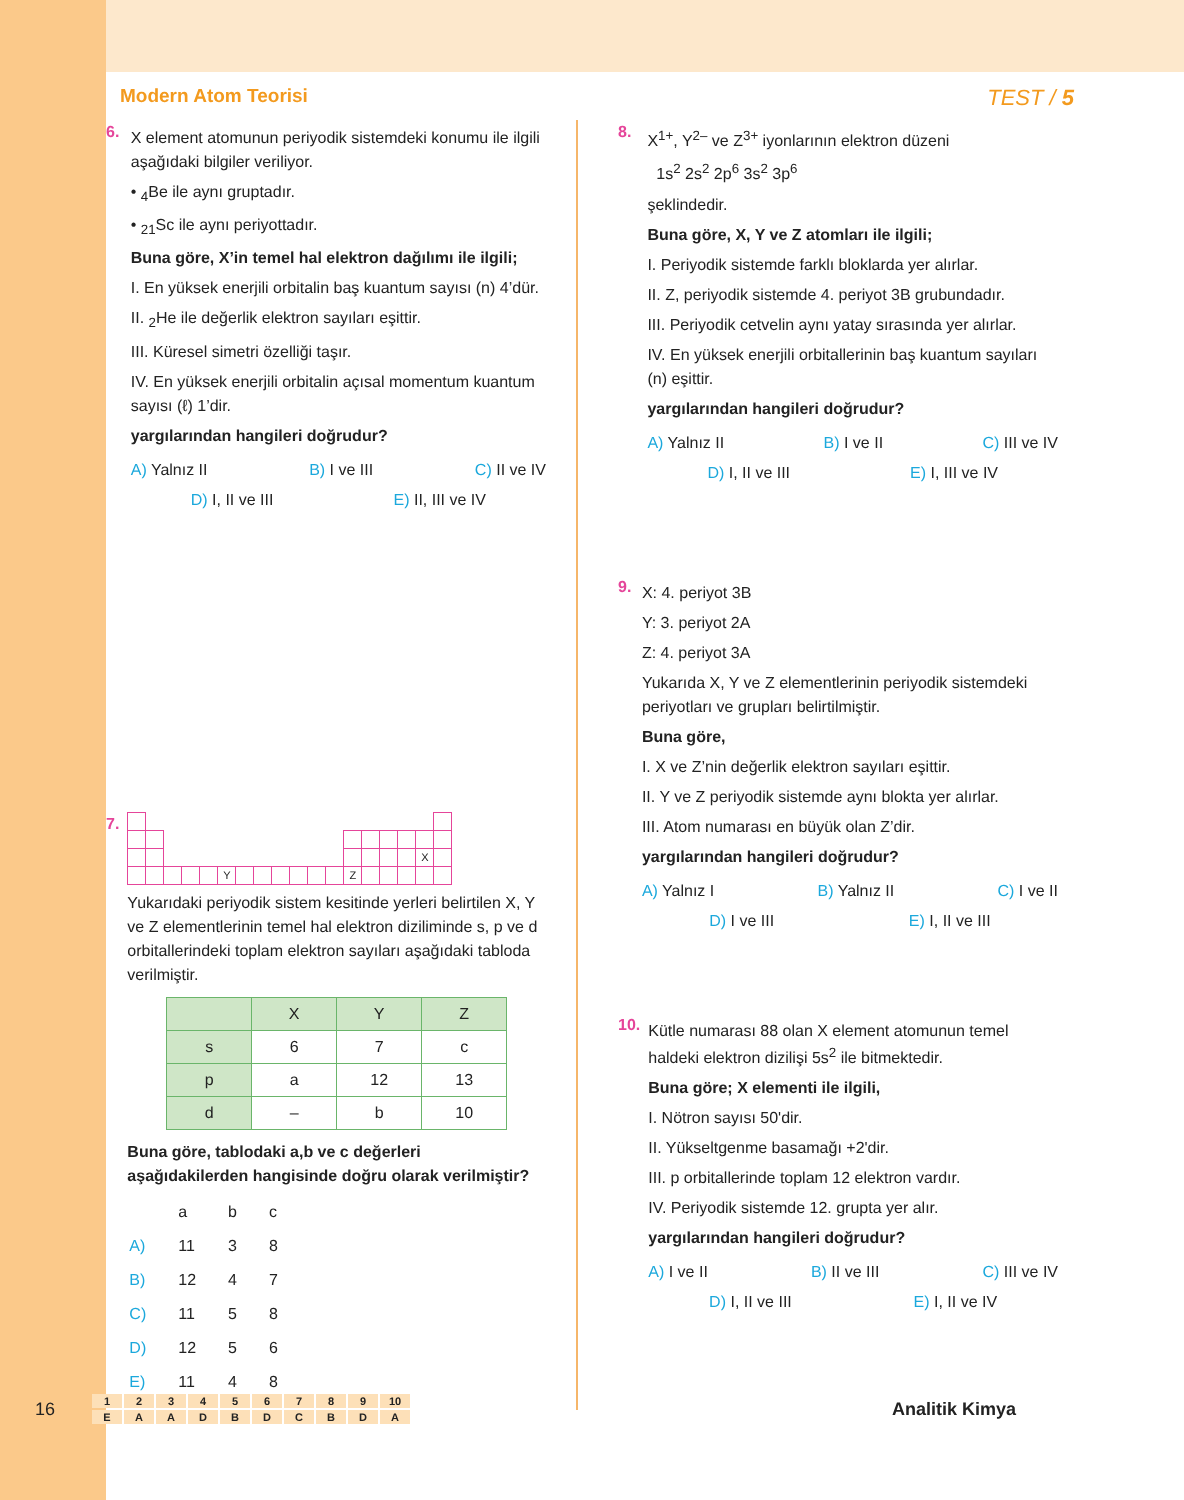Modern Atom Teorisi TEST / 5
6.
X element atomunun periyodik sistemdeki konumu ile ilgili aşağıdaki bilgiler veriliyor.
• <sub>4</sub>Be ile aynı gruptadır.
• <sub>21</sub>Sc ile aynı periyottadır.
Buna göre, X’in temel hal elektron dağılımı ile ilgili;
I. En yüksek enerjili orbitalin baş kuantum sayısı (n) 4’dür.
II. <sub>2</sub>He ile değerlik elektron sayıları eşittir.
III. Küresel simetri özelliği taşır.
IV. En yüksek enerjili orbitalin açısal momentum kuantum sayısı (ℓ) 1’dir.
yargılarından hangileri doğrudur?
A) Yalnız II B) I ve III C) II ve IV
D) I, II ve III E) II, III ve IV
7.
| | | | | | | | | | | | | | | | | X | |
| | | | | | Y | | | | | | | Z | | | | | |
Yukarıdaki periyodik sistem kesitinde yerleri belirtilen X, Y ve Z elementlerinin temel hal elektron diziliminde s, p ve d orbitallerindeki toplam elektron sayıları aşağıdaki tabloda verilmiştir.
| | X | Y | Z |
| --- | --- | --- | --- |
| s | 6 | 7 | c |
| p | a | 12 | 13 |
| d | – | b | 10 |
Buna göre, tablodaki a,b ve c değerleri aşağıdakilerden hangisinde doğru olarak verilmiştir?
| | a | b | c |
| A) | 11 | 3 | 8 |
| B) | 12 | 4 | 7 |
| C) | 11 | 5 | 8 |
| D) | 12 | 5 | 6 |
| E) | 11 | 4 | 8 |
8.
X<sup>1+</sup>, Y<sup>2–</sup> ve Z<sup>3+</sup> iyonlarının elektron düzeni
1s<sup>2</sup> 2s<sup>2</sup> 2p<sup>6</sup> 3s<sup>2</sup> 3p<sup>6</sup>
şeklindedir.
Buna göre, X, Y ve Z atomları ile ilgili;
I. Periyodik sistemde farklı bloklarda yer alırlar.
II. Z, periyodik sistemde 4. periyot 3B grubundadır.
III. Periyodik cetvelin aynı yatay sırasında yer alırlar.
IV. En yüksek enerjili orbitallerinin baş kuantum sayıları (n) eşittir.
yargılarından hangileri doğrudur?
A) Yalnız II B) I ve II C) III ve IV
D) I, II ve III E) I, III ve IV
9.
X: 4. periyot 3B
Y: 3. periyot 2A
Z: 4. periyot 3A
Yukarıda X, Y ve Z elementlerinin periyodik sistemdeki periyotları ve grupları belirtilmiştir.
Buna göre,
I. X ve Z’nin değerlik elektron sayıları eşittir.
II. Y ve Z periyodik sistemde aynı blokta yer alırlar.
III. Atom numarası en büyük olan Z’dir.
yargılarından hangileri doğrudur?
A) Yalnız I B) Yalnız II C) I ve II
D) I ve III E) I, II ve III
10.
Kütle numarası 88 olan X element atomunun temel haldeki elektron dizilişi 5s<sup>2</sup> ile bitmektedir.
Buna göre; X elementi ile ilgili,
I. Nötron sayısı 50'dir.
II. Yükseltgenme basamağı +2'dir.
III. p orbitallerinde toplam 12 elektron vardır.
IV. Periyodik sistemde 12. grupta yer alır.
yargılarından hangileri doğrudur?
A) I ve II B) II ve III C) III ve IV
D) I, II ve III E) I, II ve IV
16
| 1 | 2 | 3 | 4 | 5 | 6 | 7 | 8 | 9 | 10 |
| E | A | A | D | B | D | C | B | D | A |
Analitik Kimya